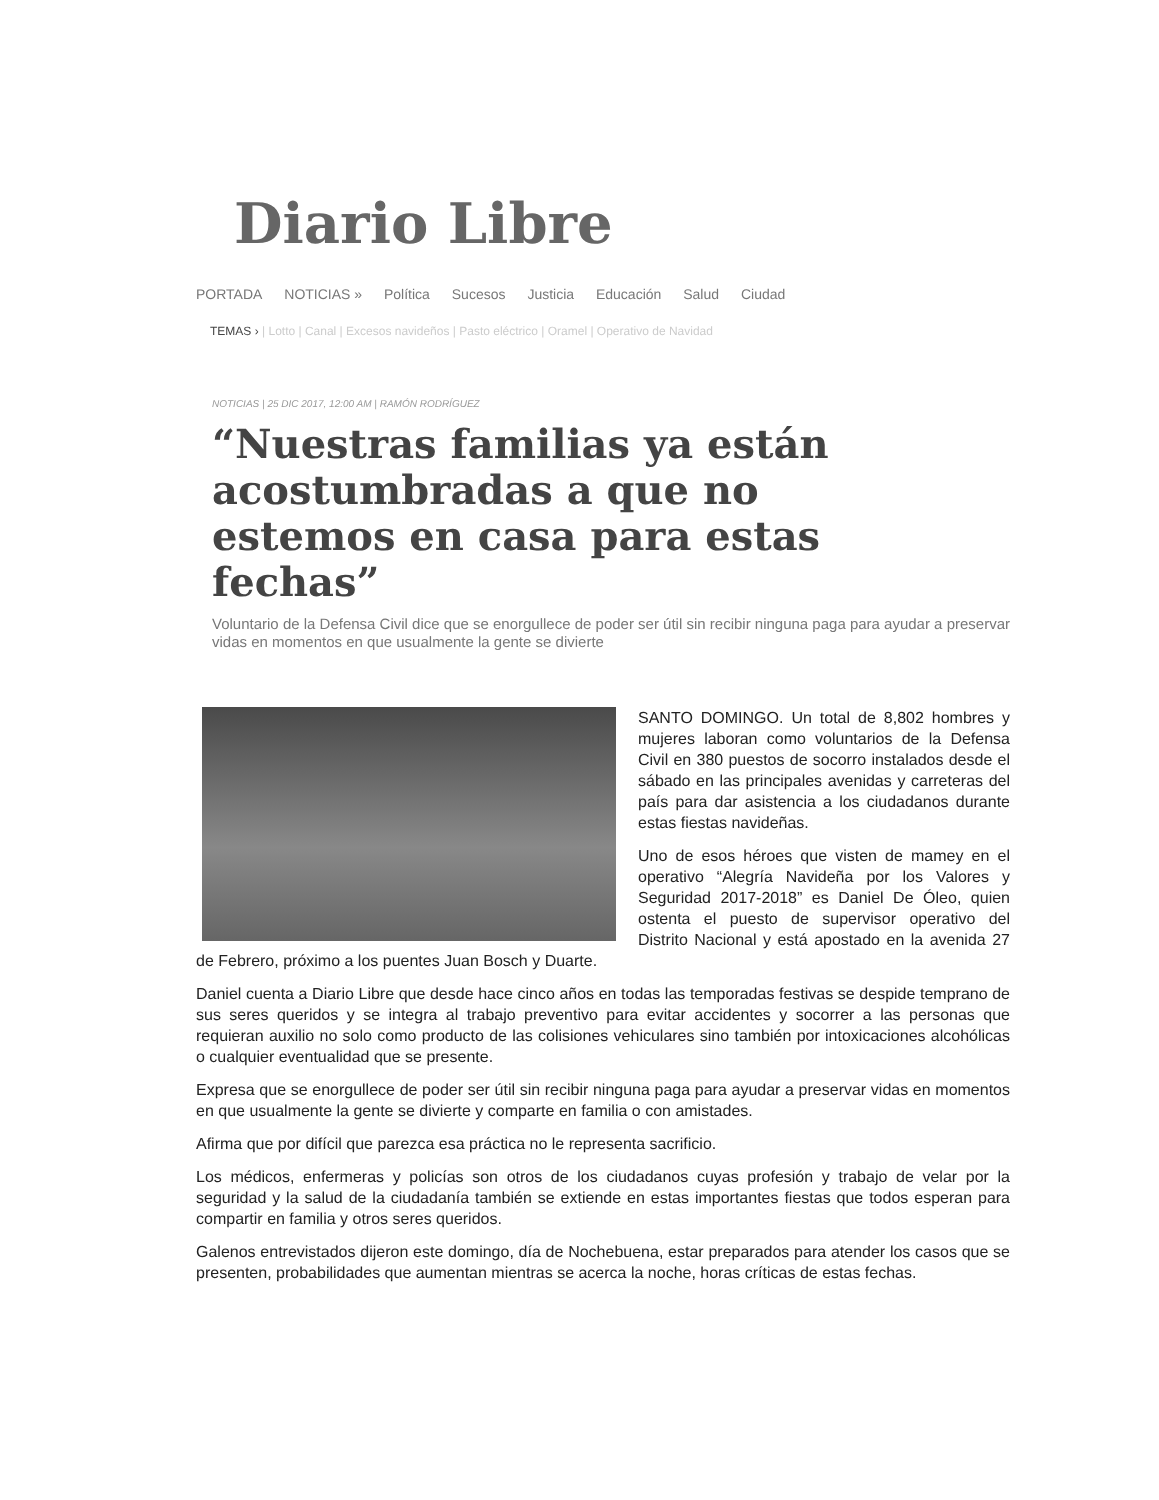Diario Libre
PORTADA NOTICIAS » Política Sucesos Justicia Educación Salud Ciudad
TEMAS › | Lotto | Canal | Excesos navideños | Pasto eléctrico | Oramel | Operativo de Navidad
NOTICIAS | 25 DIC 2017, 12:00 AM | RAMÓN RODRÍGUEZ
“Nuestras familias ya están acostumbradas a que no estemos en casa para estas fechas”
Voluntario de la Defensa Civil dice que se enorgullece de poder ser útil sin recibir ninguna paga para ayudar a preservar vidas en momentos en que usualmente la gente se divierte
SANTO DOMINGO. Un total de 8,802 hombres y mujeres laboran como voluntarios de la Defensa Civil en 380 puestos de socorro instalados desde el sábado en las principales avenidas y carreteras del país para dar asistencia a los ciudadanos durante estas fiestas navideñas.
Uno de esos héroes que visten de mamey en el operativo “Alegría Navideña por los Valores y Seguridad 2017-2018” es Daniel De Óleo, quien ostenta el puesto de supervisor operativo del Distrito Nacional y está apostado en la avenida 27 de Febrero, próximo a los puentes Juan Bosch y Duarte.
Daniel cuenta a Diario Libre que desde hace cinco años en todas las temporadas festivas se despide temprano de sus seres queridos y se integra al trabajo preventivo para evitar accidentes y socorrer a las personas que requieran auxilio no solo como producto de las colisiones vehiculares sino también por intoxicaciones alcohólicas o cualquier eventualidad que se presente.
Expresa que se enorgullece de poder ser útil sin recibir ninguna paga para ayudar a preservar vidas en momentos en que usualmente la gente se divierte y comparte en familia o con amistades.
Afirma que por difícil que parezca esa práctica no le representa sacrificio.
Los médicos, enfermeras y policías son otros de los ciudadanos cuyas profesión y trabajo de velar por la seguridad y la salud de la ciudadanía también se extiende en estas importantes fiestas que todos esperan para compartir en familia y otros seres queridos.
Galenos entrevistados dijeron este domingo, día de Nochebuena, estar preparados para atender los casos que se presenten, probabilidades que aumentan mientras se acerca la noche, horas críticas de estas fechas.